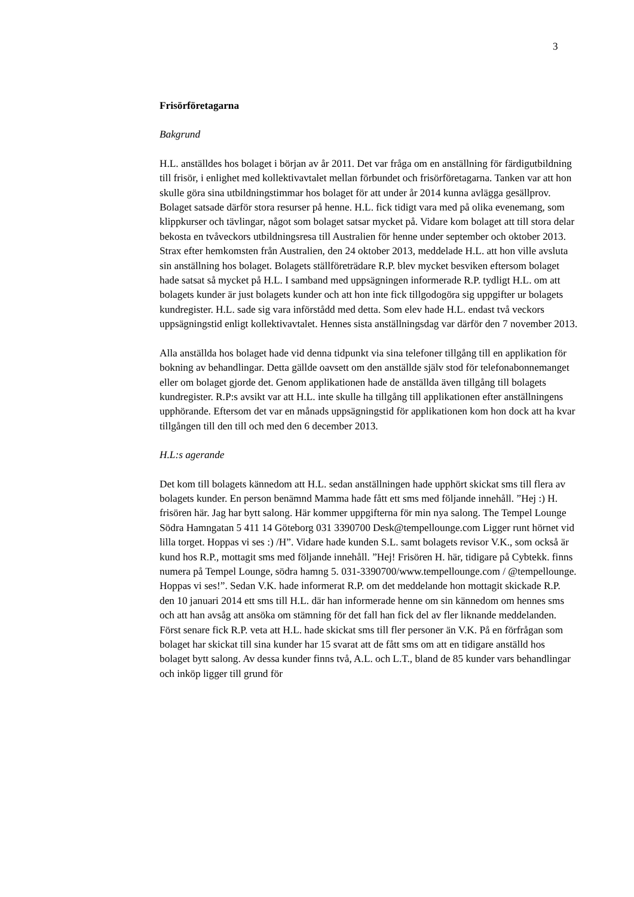3
Frisörföretagarna
Bakgrund
H.L. anställdes hos bolaget i början av år 2011. Det var fråga om en anställning för färdigutbildning till frisör, i enlighet med kollektivavtalet mellan förbundet och frisörföretagarna. Tanken var att hon skulle göra sina utbildningstimmar hos bolaget för att under år 2014 kunna avlägga gesällprov. Bolaget satsade därför stora resurser på henne. H.L. fick tidigt vara med på olika evenemang, som klippkurser och tävlingar, något som bolaget satsar mycket på. Vidare kom bolaget att till stora delar bekosta en tvåveckors utbildningsresa till Australien för henne under september och oktober 2013. Strax efter hemkomsten från Australien, den 24 oktober 2013, meddelade H.L. att hon ville avsluta sin anställning hos bolaget. Bolagets ställföreträdare R.P. blev mycket besviken eftersom bolaget hade satsat så mycket på H.L. I samband med uppsägningen informerade R.P. tydligt H.L. om att bolagets kunder är just bolagets kunder och att hon inte fick tillgodogöra sig uppgifter ur bolagets kundregister. H.L. sade sig vara införstådd med detta. Som elev hade H.L. endast två veckors uppsägningstid enligt kollektivavtalet. Hennes sista anställningsdag var därför den 7 november 2013.
Alla anställda hos bolaget hade vid denna tidpunkt via sina telefoner tillgång till en applikation för bokning av behandlingar. Detta gällde oavsett om den anställde själv stod för telefonabonnemanget eller om bolaget gjorde det. Genom applikationen hade de anställda även tillgång till bolagets kundregister. R.P:s avsikt var att H.L. inte skulle ha tillgång till applikationen efter anställningens upphörande. Eftersom det var en månads uppsägningstid för applikationen kom hon dock att ha kvar tillgången till den till och med den 6 december 2013.
H.L:s agerande
Det kom till bolagets kännedom att H.L. sedan anställningen hade upphört skickat sms till flera av bolagets kunder. En person benämnd Mamma hade fått ett sms med följande innehåll. ”Hej :) H. frisören här. Jag har bytt salong. Här kommer uppgifterna för min nya salong. The Tempel Lounge Södra Hamngatan 5 411 14 Göteborg 031 3390700 Desk@tempellounge.com Ligger runt hörnet vid lilla torget. Hoppas vi ses :) /H”. Vidare hade kunden S.L. samt bolagets revisor V.K., som också är kund hos R.P., mottagit sms med följande innehåll. ”Hej! Frisören H. här, tidigare på Cybtekk. finns numera på Tempel Lounge, södra hamng 5. 031-3390700/www.tempellounge.com / @tempellounge. Hoppas vi ses!”. Sedan V.K. hade informerat R.P. om det meddelande hon mottagit skickade R.P. den 10 januari 2014 ett sms till H.L. där han informerade henne om sin kännedom om hennes sms och att han avsåg att ansöka om stämning för det fall han fick del av fler liknande meddelanden. Först senare fick R.P. veta att H.L. hade skickat sms till fler personer än V.K. På en förfrågan som bolaget har skickat till sina kunder har 15 svarat att de fått sms om att en tidigare anställd hos bolaget bytt salong. Av dessa kunder finns två, A.L. och L.T., bland de 85 kunder vars behandlingar och inköp ligger till grund för